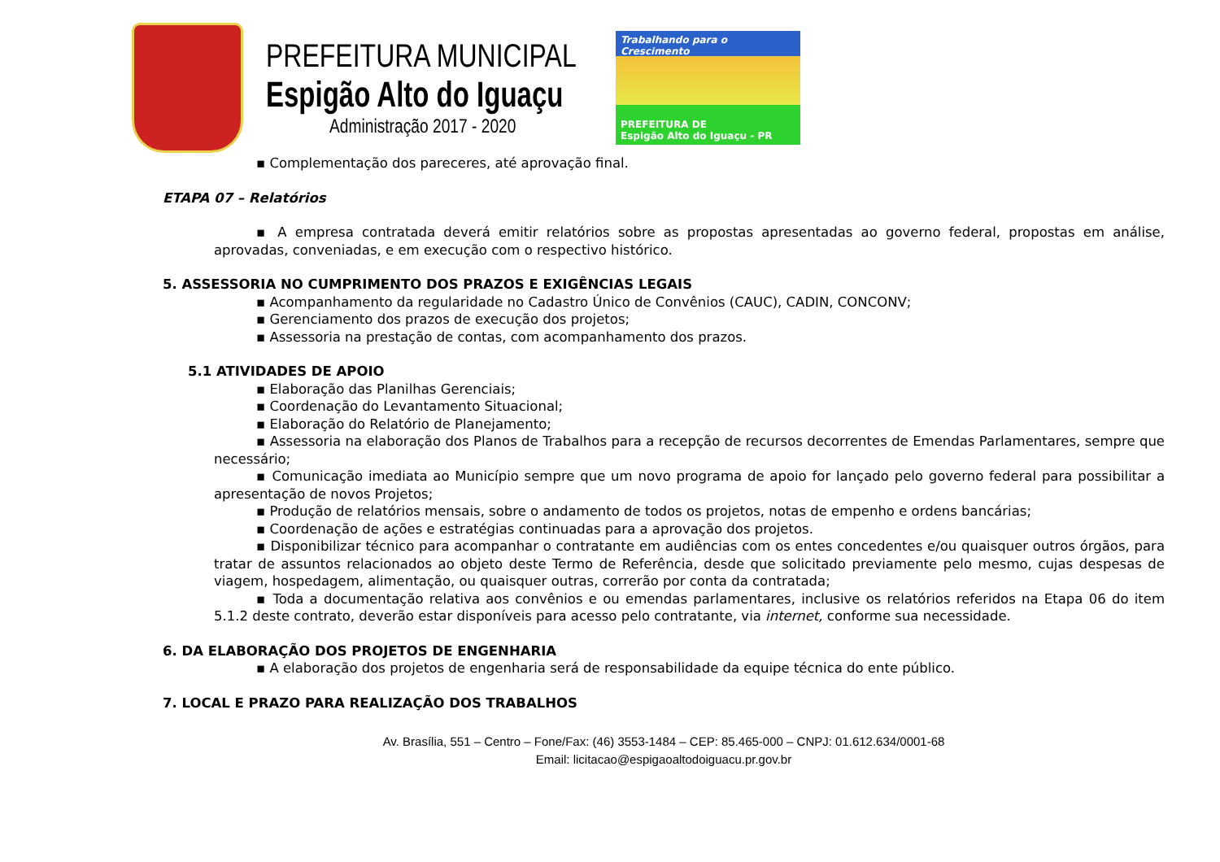PREFEITURA MUNICIPAL
Espigão Alto do Iguaçu
Administração 2017 - 2020
Trabalhando para o Crescimento
PREFEITURA DE
Espigão Alto do Iguaçu - PR
▪ Complementação dos pareceres, até aprovação final.
ETAPA 07 – Relatórios
▪ A empresa contratada deverá emitir relatórios sobre as propostas apresentadas ao governo federal, propostas em análise, aprovadas, conveniadas, e em execução com o respectivo histórico.
5. ASSESSORIA NO CUMPRIMENTO DOS PRAZOS E EXIGÊNCIAS LEGAIS
▪ Acompanhamento da regularidade no Cadastro Único de Convênios (CAUC), CADIN, CONCONV;
▪ Gerenciamento dos prazos de execução dos projetos;
▪ Assessoria na prestação de contas, com acompanhamento dos prazos.
5.1 ATIVIDADES DE APOIO
▪ Elaboração das Planilhas Gerenciais;
▪ Coordenação do Levantamento Situacional;
▪ Elaboração do Relatório de Planejamento;
▪ Assessoria na elaboração dos Planos de Trabalhos para a recepção de recursos decorrentes de Emendas Parlamentares, sempre que necessário;
▪ Comunicação imediata ao Município sempre que um novo programa de apoio for lançado pelo governo federal para possibilitar a apresentação de novos Projetos;
▪ Produção de relatórios mensais, sobre o andamento de todos os projetos, notas de empenho e ordens bancárias;
▪ Coordenação de ações e estratégias continuadas para a aprovação dos projetos.
▪ Disponibilizar técnico para acompanhar o contratante em audiências com os entes concedentes e/ou quaisquer outros órgãos, para tratar de assuntos relacionados ao objeto deste Termo de Referência, desde que solicitado previamente pelo mesmo, cujas despesas de viagem, hospedagem, alimentação, ou quaisquer outras, correrão por conta da contratada;
▪ Toda a documentação relativa aos convênios e ou emendas parlamentares, inclusive os relatórios referidos na Etapa 06 do item 5.1.2 deste contrato, deverão estar disponíveis para acesso pelo contratante, via internet, conforme sua necessidade.
6. DA ELABORAÇÃO DOS PROJETOS DE ENGENHARIA
▪ A elaboração dos projetos de engenharia será de responsabilidade da equipe técnica do ente público.
7. LOCAL E PRAZO PARA REALIZAÇÃO DOS TRABALHOS
Av. Brasília, 551 – Centro – Fone/Fax: (46) 3553-1484 – CEP: 85.465-000 – CNPJ: 01.612.634/0001-68
Email: licitacao@espigaoaltodoiguacu.pr.gov.br